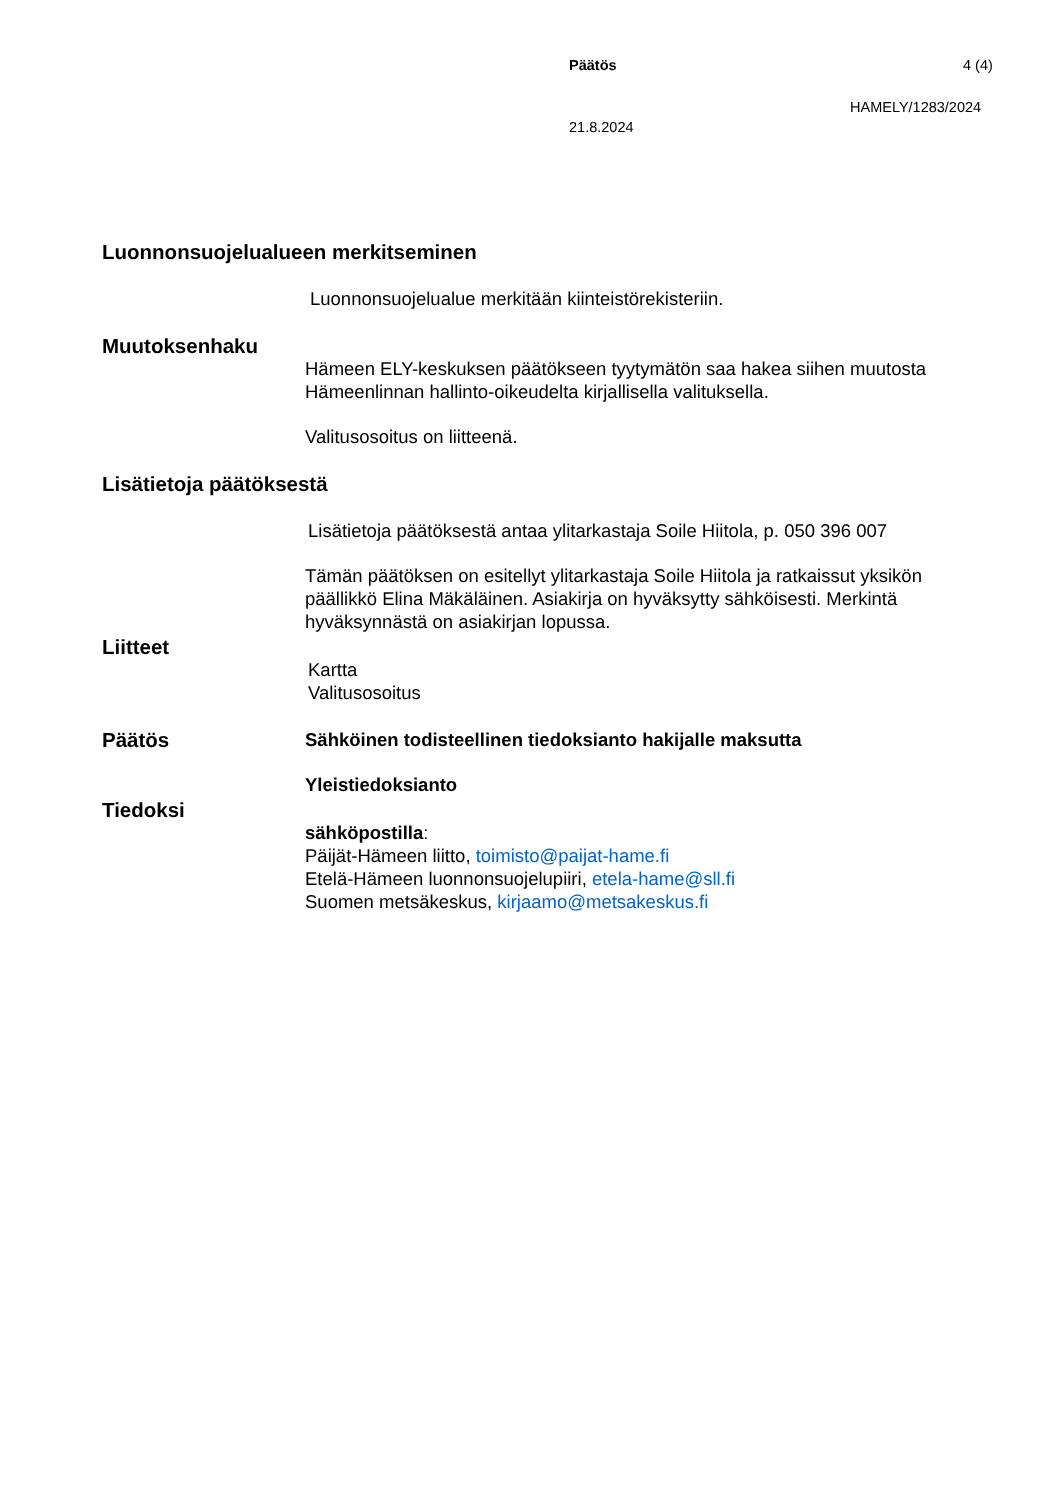Päätös 4 (4)
HAMELY/1283/2024
21.8.2024
Luonnonsuojelualueen merkitseminen
Luonnonsuojelualue merkitään kiinteistörekisteriin.
Muutoksenhaku
Hämeen ELY-keskuksen päätökseen tyytymätön saa hakea siihen muutosta Hämeenlinnan hallinto-oikeudelta kirjallisella valituksella.
Valitusosoitus on liitteenä.
Lisätietoja päätöksestä
Lisätietoja päätöksestä antaa ylitarkastaja Soile Hiitola, p. 050 396 007
Tämän päätöksen on esitellyt ylitarkastaja Soile Hiitola ja ratkaissut yksikön päällikkö Elina Mäkäläinen. Asiakirja on hyväksytty sähköisesti. Merkintä hyväksynnästä on asiakirjan lopussa.
Liitteet
Kartta
Valitusosoitus
Päätös Sähköinen todisteellinen tiedoksianto hakijalle maksutta
Yleistiedoksianto
Tiedoksi
sähköpostilla:
Päijät-Hämeen liitto, toimisto@paijat-hame.fi
Etelä-Hämeen luonnonsuojelupiiri, etela-hame@sll.fi
Suomen metsäkeskus, kirjaamo@metsakeskus.fi